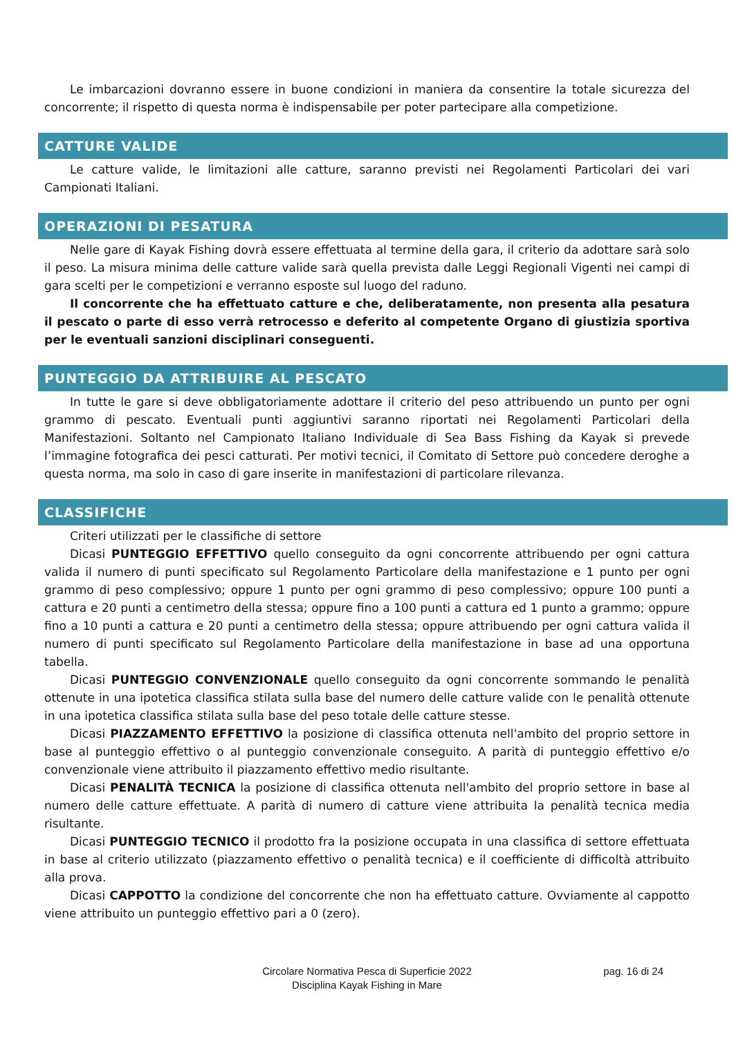Le imbarcazioni dovranno essere in buone condizioni in maniera da consentire la totale sicurezza del concorrente; il rispetto di questa norma è indispensabile per poter partecipare alla competizione.
CATTURE VALIDE
Le catture valide, le limitazioni alle catture, saranno previsti nei Regolamenti Particolari dei vari Campionati Italiani.
OPERAZIONI DI PESATURA
Nelle gare di Kayak Fishing dovrà essere effettuata al termine della gara, il criterio da adottare sarà solo il peso. La misura minima delle catture valide sarà quella prevista dalle Leggi Regionali Vigenti nei campi di gara scelti per le competizioni e verranno esposte sul luogo del raduno.
Il concorrente che ha effettuato catture e che, deliberatamente, non presenta alla pesatura il pescato o parte di esso verrà retrocesso e deferito al competente Organo di giustizia sportiva per le eventuali sanzioni disciplinari conseguenti.
PUNTEGGIO DA ATTRIBUIRE AL PESCATO
In tutte le gare si deve obbligatoriamente adottare il criterio del peso attribuendo un punto per ogni grammo di pescato. Eventuali punti aggiuntivi saranno riportati nei Regolamenti Particolari della Manifestazioni. Soltanto nel Campionato Italiano Individuale di Sea Bass Fishing da Kayak si prevede l’immagine fotografica dei pesci catturati. Per motivi tecnici, il Comitato di Settore può concedere deroghe a questa norma, ma solo in caso di gare inserite in manifestazioni di particolare rilevanza.
CLASSIFICHE
Criteri utilizzati per le classifiche di settore
Dicasi PUNTEGGIO EFFETTIVO quello conseguito da ogni concorrente attribuendo per ogni cattura valida il numero di punti specificato sul Regolamento Particolare della manifestazione e 1 punto per ogni grammo di peso complessivo; oppure 1 punto per ogni grammo di peso complessivo; oppure 100 punti a cattura e 20 punti a centimetro della stessa; oppure fino a 100 punti a cattura ed 1 punto a grammo; oppure fino a 10 punti a cattura e 20 punti a centimetro della stessa; oppure attribuendo per ogni cattura valida il numero di punti specificato sul Regolamento Particolare della manifestazione in base ad una opportuna tabella.
Dicasi PUNTEGGIO CONVENZIONALE quello conseguito da ogni concorrente sommando le penalità ottenute in una ipotetica classifica stilata sulla base del numero delle catture valide con le penalità ottenute in una ipotetica classifica stilata sulla base del peso totale delle catture stesse.
Dicasi PIAZZAMENTO EFFETTIVO la posizione di classifica ottenuta nell'ambito del proprio settore in base al punteggio effettivo o al punteggio convenzionale conseguito. A parità di punteggio effettivo e/o convenzionale viene attribuito il piazzamento effettivo medio risultante.
Dicasi PENALITÀ TECNICA la posizione di classifica ottenuta nell'ambito del proprio settore in base al numero delle catture effettuate. A parità di numero di catture viene attribuita la penalità tecnica media risultante.
Dicasi PUNTEGGIO TECNICO il prodotto fra la posizione occupata in una classifica di settore effettuata in base al criterio utilizzato (piazzamento effettivo o penalità tecnica) e il coefficiente di difficoltà attribuito alla prova.
Dicasi CAPPOTTO la condizione del concorrente che non ha effettuato catture. Ovviamente al cappotto viene attribuito un punteggio effettivo pari a 0 (zero).
Circolare Normativa Pesca di Superficie 2022
Disciplina Kayak Fishing in Mare
pag. 16 di 24